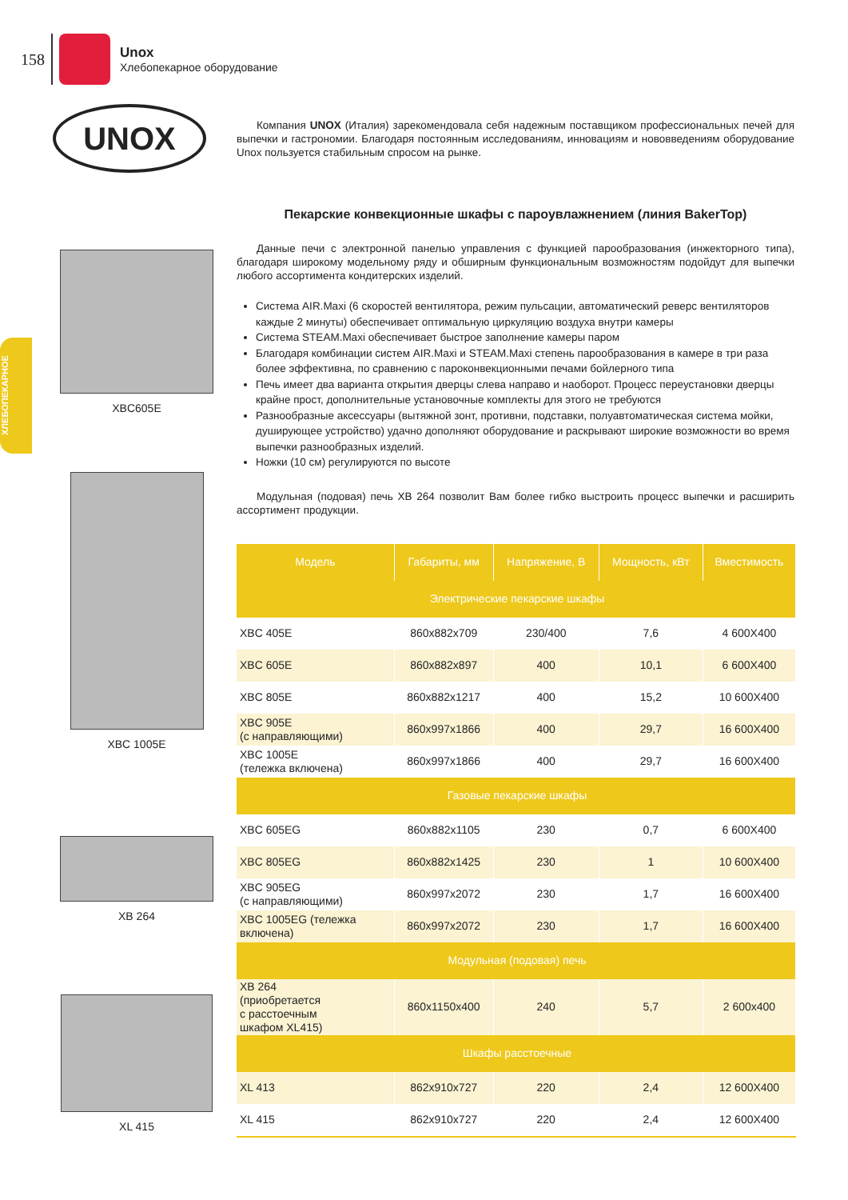158
Unox
Хлебопекарное оборудование
ХЛЕБОПЕКАРНОЕ
UNOX
XBC605E
XBC 1005E
XB 264
XL 415
Компания UNOX (Италия) зарекомендовала себя надежным поставщиком профессиональных печей для выпечки и гастрономии. Благодаря постоянным исследованиям, инновациям и нововведениям оборудование Unox пользуется стабильным спросом на рынке.
Пекарские конвекционные шкафы с пароувлажнением (линия BakerTop)
Данные печи с электронной панелью управления с функцией парообразования (инжекторного типа), благодаря широкому модельному ряду и обширным функциональным возможностям подойдут для выпечки любого ассортимента кондитерских изделий.
Система AIR.Maxi (6 скоростей вентилятора, режим пульсации, автоматический реверс вентиляторов каждые 2 минуты) обеспечивает оптимальную циркуляцию воздуха внутри камеры
Система STEAM.Maxi обеспечивает быстрое заполнение камеры паром
Благодаря комбинации систем AIR.Maxi и STEAM.Maxi степень парообразования в камере в три раза более эффективна, по сравнению с пароконвекционными печами бойлерного типа
Печь имеет два варианта открытия дверцы слева направо и наоборот. Процесс переустановки дверцы крайне прост, дополнительные установочные комплекты для этого не требуются
Разнообразные аксессуары (вытяжной зонт, противни, подставки, полуавтоматическая система мойки, душирующее устройство) удачно дополняют оборудование и раскрывают широкие возможности во время выпечки разнообразных изделий.
Ножки (10 см) регулируются по высоте
Модульная (подовая) печь XB 264 позволит Вам более гибко выстроить процесс выпечки и расширить ассортимент продукции.
| Модель | Габариты, мм | Напряжение, В | Мощность, кВт | Вместимость |
| --- | --- | --- | --- | --- |
| Электрические пекарские шкафы | | | | |
| XBC 405E | 860x882x709 | 230/400 | 7,6 | 4 600X400 |
| XBC 605E | 860x882x897 | 400 | 10,1 | 6 600X400 |
| XBC 805E | 860x882x1217 | 400 | 15,2 | 10 600X400 |
| XBC 905E (с направляющими) | 860x997x1866 | 400 | 29,7 | 16 600X400 |
| XBC 1005E (тележка включена) | 860x997x1866 | 400 | 29,7 | 16 600X400 |
| Газовые пекарские шкафы | | | | |
| XBC 605EG | 860x882x1105 | 230 | 0,7 | 6 600X400 |
| XBC 805EG | 860x882x1425 | 230 | 1 | 10 600X400 |
| XBC 905EG (с направляющими) | 860x997x2072 | 230 | 1,7 | 16 600X400 |
| XBC 1005EG (тележка включена) | 860x997x2072 | 230 | 1,7 | 16 600X400 |
| Модульная (подовая) печь | | | | |
| XB 264 (приобретается с расстоечным шкафом XL415) | 860x1150x400 | 240 | 5,7 | 2 600x400 |
| Шкафы расстоечные | | | | |
| XL 413 | 862x910x727 | 220 | 2,4 | 12 600X400 |
| XL 415 | 862x910x727 | 220 | 2,4 | 12 600X400 |